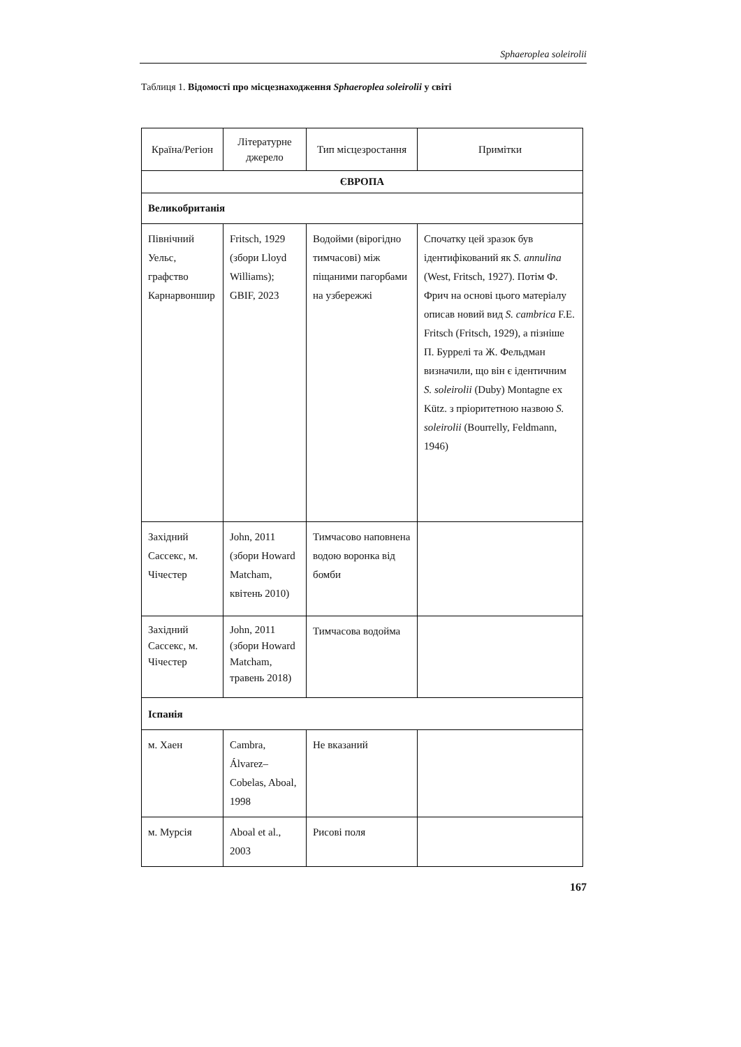Sphaeroplea soleirolii
Таблиця 1. Відомості про місцезнаходження Sphaeroplea soleirolii у світі
| Країна/Регіон | Літературне джерело | Тип місцезростання | Примітки |
| --- | --- | --- | --- |
| ЄВРОПА | | | |
| Великобританія | | | |
| Північний Уельс, графство Карнарвоншир | Fritsch, 1929 (збори Lloyd Williams); GBIF, 2023 | Водойми (вірогідно тимчасові) між піщаними пагорбами на узбережжі | Спочатку цей зразок був ідентифікований як S. annulina (West, Fritsch, 1927). Потім Ф. Фрич на основі цього матеріалу описав новий вид S. cambrica F.E. Fritsch (Fritsch, 1929), а пізніше П. Буррелі та Ж. Фельдман визначили, що він є ідентичним S. soleirolii (Duby) Montagne ex Kütz. з пріоритетною назвою S. soleirolii (Bourrelly, Feldmann, 1946) |
| Західний Сассекс, м. Чічестер | John, 2011 (збори Howard Matcham, квітень 2010) | Тимчасово наповнена водою воронка від бомби | |
| Західний Сассекс, м. Чічестер | John, 2011 (збори Howard Matcham, травень 2018) | Тимчасова водойма | |
| Іспанія | | | |
| м. Хаен | Cambra, Álvarez–Cobelas, Aboal, 1998 | Не вказаний | |
| м. Мурсія | Aboal et al., 2003 | Рисові поля | |
167